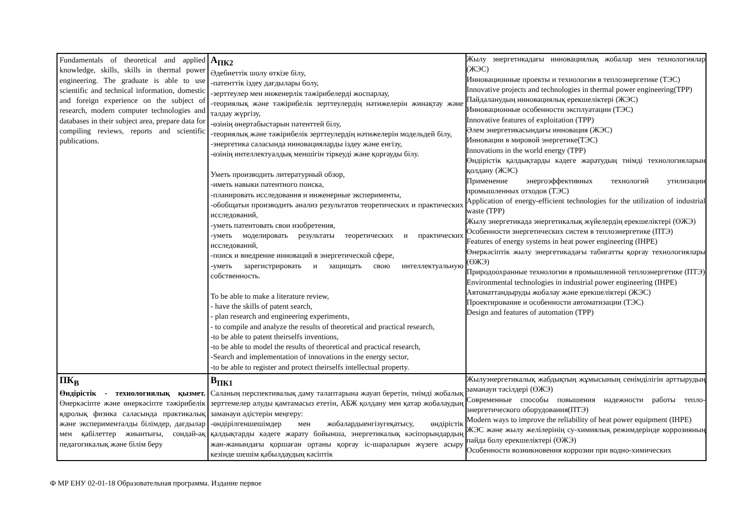| Fundamentals of theoretical and applied knowledge, skills, skills in thermal power engineering. The graduate is able to use scientific and technical information, domestic and foreign experience on the subject of research, modern computer technologies and databases in their subject area, prepare data for compiling reviews, reports and scientific publications. | А<sub>ПК2</sub> Әдебиеттік шолу өткізе білу, -патенттік іздеу дағдылары болу, -зерттеулер мен инженерлік тәжірибелерді жоспарлау, -теориялық және тәжірибелік зерттеулердің нәтижелерін жинақтау және талдау жүргізу, -өзінің өнертабыстарын патенттей білу, -теориялық және тәжірибелік зерттеулердің нәтижелерін модельдей білу, -энергетика саласында инновацияларды іздеу және енгізу, -өзінің интеллектуалдық меншігін тіркеуді және қорғауды білу. Уметь производить литературный обзор, -иметь навыки патентного поиска, -планировать исследования и инженерные эксперименты, -обобщатьи производить анализ результатов теоретических и практических исследований, -уметь патентовать свои изобретения, -уметь моделировать результаты теоретических и практических исследований, -поиск и внедрение инноваций в энергетической сфере, -уметь зарегистрировать и защищать свою интеллектуальную собственность. To be able to make a literature review, - have the skills of patent search, - plan research and engineering experiments, - to compile and analyze the results of theoretical and practical research, -to be able to patent theirselfs inventions, -to be able to model the results of theoretical and practical research, -Search and implementation of innovations in the energy sector, -to be able to register and protect theirselfs intellectual property. | Жылу энергетикадағы инновациялық жобалар мен технологиялар (ЖЭС) Инновационные проекты и технологии в теплоэнергетике (ТЭС) Innovative projects and technologies in thermal power engineering(TPP) Пайдаланудың инновациялық ерекшеліктері (ЖЭС) Инновационные особенности эксплуатации (ТЭС) Innovative features of exploitation (TPP) Әлем энергетикасындағы инновация (ЖЭС) Инновации в мировой энергетике(ТЭС) Innovations in the world energy (TPP) Өндірістік қалдықтарды кәдеге жаратудың тиімді технологияларын қолдану (ЖЭС) Применение энергоэффективных технологий утилизации промышленных отходов (ТЭС) Application of energy-efficient technologies for the utilization of industrial waste (TPP) Жылу энергетикада энергетикалық жүйелердің ерекшеліктері (ӨЖЭ) Особенности энергетических систем в теплоэнергетике (ПТЭ) Features of energy systems in heat power engineering (IHPE) Өнеркәсіптік жылу энергетикадағы табиғатты қорғау технологиялары (ӨЖЭ) Природоохранные технологии в промышленной теплоэнергетике (ПТЭ) Environmental technologies in industrial power engineering (IHPE) Автоматтандыруды жобалау және ерекшеліктері (ЖЭС) Проектирование и особенности автоматизации (ТЭС) Design and features of automation (TPP) |
| ПК<sub>В</sub> Өндірістік - технологиялық қызмет. Өнеркәсіпте және өнеркәсіпте тәжірибелік ядролық физика саласында практикалық және эксперименталды білімдер, дағдылар мен қабілеттер жиынтығы, сондай-ақ педагогикалық және білім беру | В<sub>ПК1</sub> Саланың перспективалық даму талаптарына жауап беретін, тиімді жобалық зерттемелер алуды қамтамасыз ететін, АБЖ қолдану мен қатар жобалаудың заманауи әдістерін меңгеру: -өндірілгеншешімдер мен жобалардыенгізугеқатысу, өндірістік қалдықтарды кәдеге жарату бойынша, энергетикалық кәсіпорындардың жан-жанындағы қоршаған ортаны қорғау іс-шараларын жүзеге асыру кезінде шешім қабылдаудың кәсіптік | Жылуэнергетикалық жабдықтың жұмысының сенімділігін арттырудың заманауи тәсілдері (ӨЖЭ) Современные способы повышения надежности работы тепло-энергетического оборудования(ПТЭ) Modern ways to improve the reliability of heat power equipment (IHPE) ЖЭС және жылу желілерінің су-химиялық режимдерінде коррозияның пайда болу ерекшеліктері (ӨЖЭ) Особенности возникновения коррозии при водно-химических |
Ф МР ЕНУ 02-01-18 Образовательная программа. Издание первое